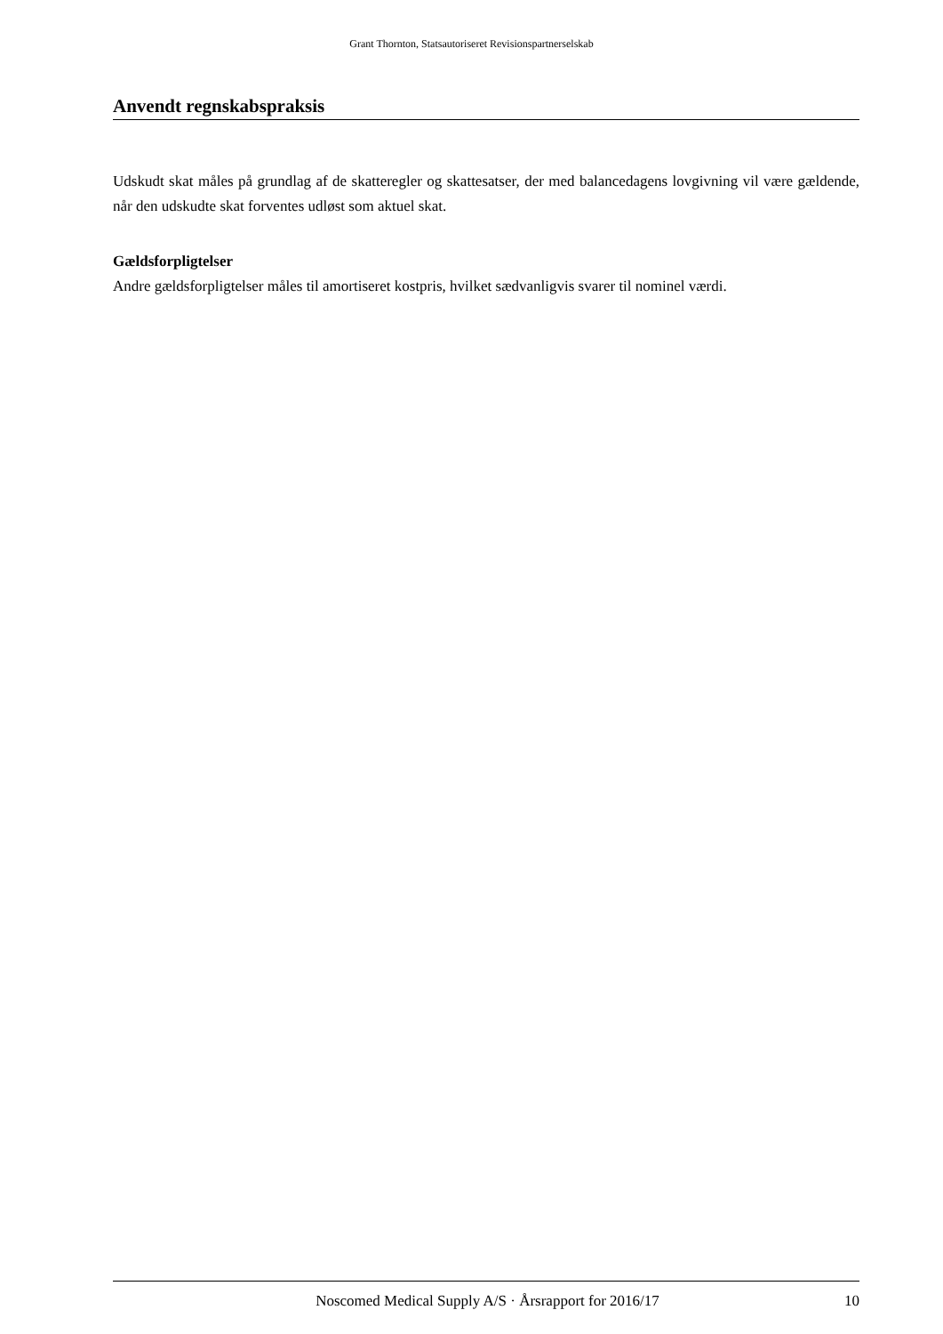Grant Thornton, Statsautoriseret Revisionspartnerselskab
Anvendt regnskabspraksis
Udskudt skat måles på grundlag af de skatteregler og skattesatser, der med balancedagens lovgivning vil være gældende, når den udskudte skat forventes udløst som aktuel skat.
Gældsforpligtelser
Andre gældsforpligtelser måles til amortiseret kostpris, hvilket sædvanligvis svarer til nominel værdi.
Noscomed Medical Supply A/S · Årsrapport for 2016/17 10